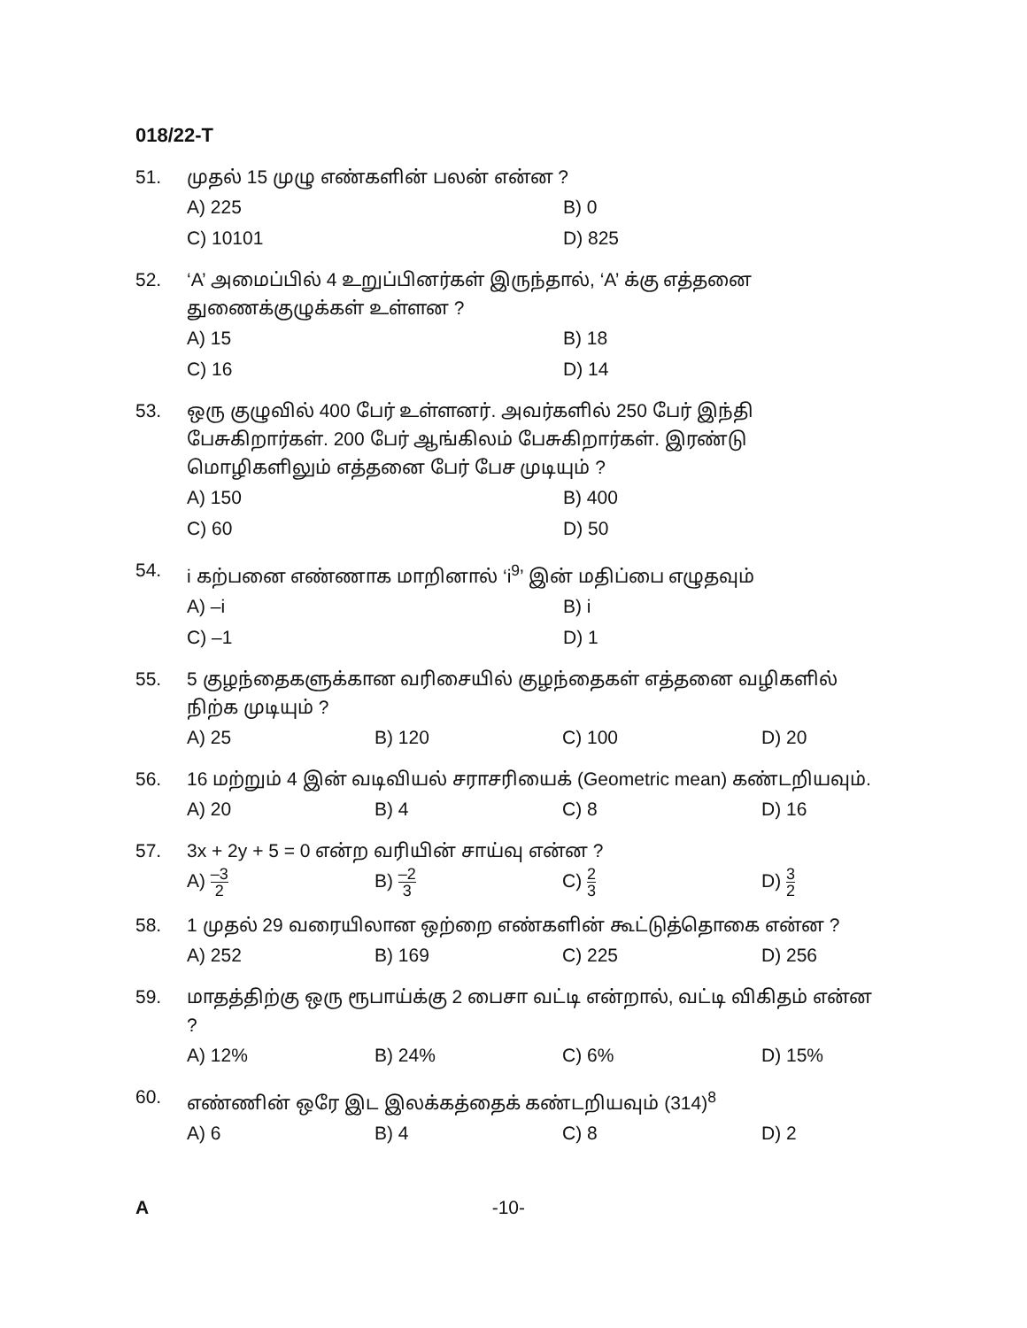018/22-T
51. முதல் 15 முழு எண்களின் பலன் என்ன ?
A) 225 B) 0 C) 10101 D) 825
52. ‘A’ அமைப்பில் 4 உறுப்பினர்கள் இருந்தால், ‘A’ க்கு எத்தனை துணைக்குழுக்கள் உள்ளன ?
A) 15 B) 18 C) 16 D) 14
53. ஒரு குழுவில் 400 பேர் உள்ளனர். அவர்களில் 250 பேர் இந்தி பேசுகிறார்கள். 200 பேர் ஆங்கிலம் பேசுகிறார்கள். இரண்டு மொழிகளிலும் எத்தனை பேர் பேச முடியும் ?
A) 150 B) 400 C) 60 D) 50
54. i கற்பனை எண்ணாக மாறினால் ‘i<sup>9</sup>’ இன் மதிப்பை எழுதவும்
A) –i B) i C) –1 D) 1
55. 5 குழந்தைகளுக்கான வரிசையில் குழந்தைகள் எத்தனை வழிகளில் நிற்க முடியும் ?
A) 25 B) 120 C) 100 D) 20
56. 16 மற்றும் 4 இன் வடிவியல் சராசரியைக் (Geometric mean) கண்டறியவும்.
A) 20 B) 4 C) 8 D) 16
57. 3x + 2y + 5 = 0 என்ற வரியின் சாய்வு என்ன ?
A) –3 2 B) –2 3 C) 2 3 D) 3 2
58. 1 முதல் 29 வரையிலான ஒற்றை எண்களின் கூட்டுத்தொகை என்ன ?
A) 252 B) 169 C) 225 D) 256
59. மாதத்திற்கு ஒரு ரூபாய்க்கு 2 பைசா வட்டி என்றால், வட்டி விகிதம் என்ன ?
A) 12% B) 24% C) 6% D) 15%
60. எண்ணின் ஒரே இட இலக்கத்தைக் கண்டறியவும் (314)<sup>8</sup>
A) 6 B) 4 C) 8 D) 2
A -10-